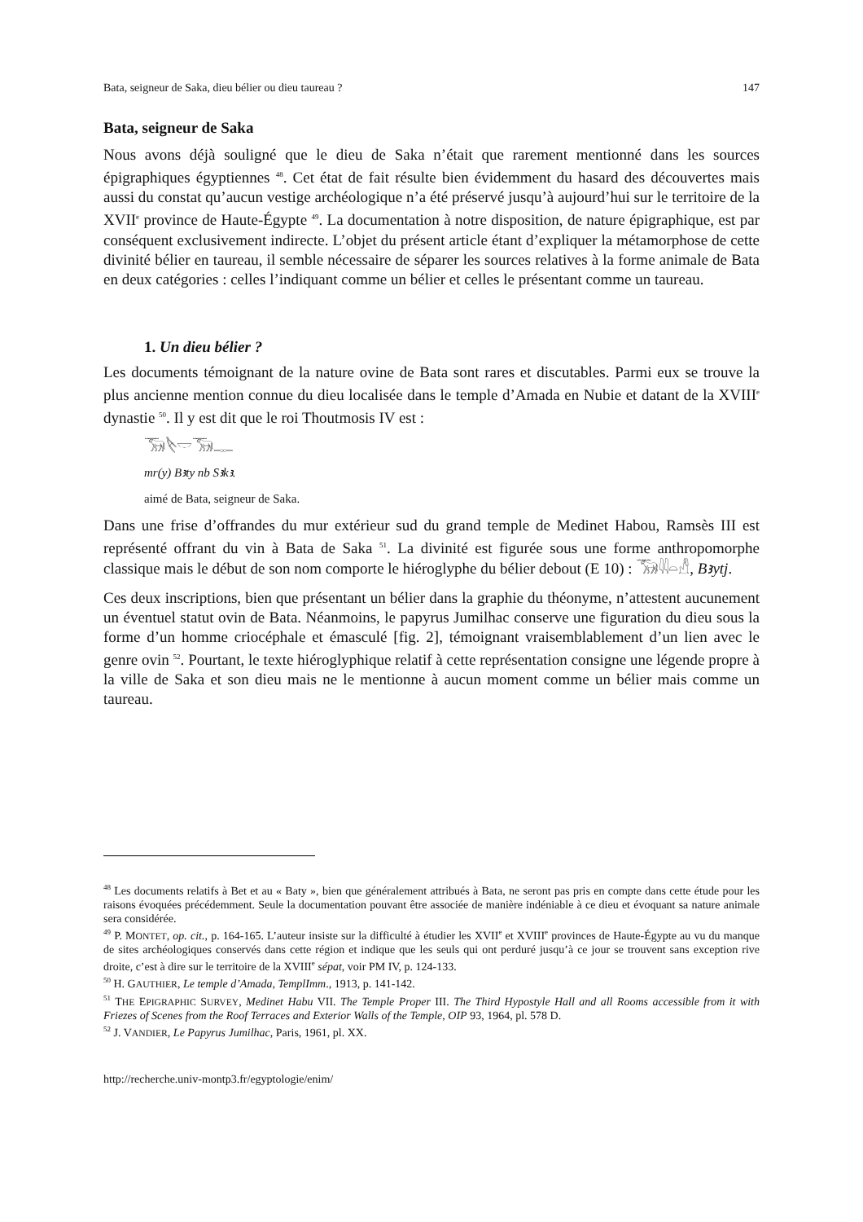Bata, seigneur de Saka, dieu bélier ou dieu taureau ? 147
Bata, seigneur de Saka
Nous avons déjà souligné que le dieu de Saka n’était que rarement mentionné dans les sources épigraphiques égyptiennes <sup>48</sup>. Cet état de fait résulte bien évidemment du hasard des découvertes mais aussi du constat qu’aucun vestige archéologique n’a été préservé jusqu’à aujourd’hui sur le territoire de la XVII<sup>e</sup> province de Haute-Égypte <sup>49</sup>. La documentation à notre disposition, de nature épigraphique, est par conséquent exclusivement indirecte. L’objet du présent article étant d’expliquer la métamorphose de cette divinité bélier en taureau, il semble nécessaire de séparer les sources relatives à la forme animale de Bata en deux catégories : celles l’indiquant comme un bélier et celles le présentant comme un taureau.
1. Un dieu bélier ?
Les documents témoignant de la nature ovine de Bata sont rares et discutables. Parmi eux se trouve la plus ancienne mention connue du dieu localisée dans le temple d’Amada en Nubie et datant de la XVIII<sup>e</sup> dynastie <sup>50</sup>. Il y est dit que le roi Thoutmosis IV est :
𓃝𓌸𓎟𓃝𓊃
mr(y) Bꜣty nb Sꜣkꜣ.
aimé de Bata, seigneur de Saka.
Dans une frise d’offrandes du mur extérieur sud du grand temple de Medinet Habou, Ramsès III est représenté offrant du vin à Bata de Saka <sup>51</sup>. La divinité est figurée sous une forme anthropomorphe classique mais le début de son nom comporte le hiéroglyphe du bélier debout (E 10) : 𓃝𓇌𓏏𓀭, Bꜣytj.
Ces deux inscriptions, bien que présentant un bélier dans la graphie du théonyme, n’attestent aucunement un éventuel statut ovin de Bata. Néanmoins, le papyrus Jumilhac conserve une figuration du dieu sous la forme d’un homme criocéphale et émasculé [fig. 2], témoignant vraisemblablement d’un lien avec le genre ovin <sup>52</sup>. Pourtant, le texte hiéroglyphique relatif à cette représentation consigne une légende propre à la ville de Saka et son dieu mais ne le mentionne à aucun moment comme un bélier mais comme un taureau.
<sup>48</sup> Les documents relatifs à Bet et au « Baty », bien que généralement attribués à Bata, ne seront pas pris en compte dans cette étude pour les raisons évoquées précédemment. Seule la documentation pouvant être associée de manière indéniable à ce dieu et évoquant sa nature animale sera considérée.
<sup>49</sup> P. MONTET, op. cit., p. 164-165. L’auteur insiste sur la difficulté à étudier les XVII<sup>e</sup> et XVIII<sup>e</sup> provinces de Haute-Égypte au vu du manque de sites archéologiques conservés dans cette région et indique que les seuls qui ont perduré jusqu’à ce jour se trouvent sans exception rive droite, c’est à dire sur le territoire de la XVIII<sup>e</sup> sépat, voir PM IV, p. 124-133.
<sup>50</sup> H. GAUTHIER, Le temple d’Amada, TemplImm., 1913, p. 141-142.
<sup>51</sup> THE EPIGRAPHIC SURVEY, Medinet Habu VII. The Temple Proper III. The Third Hypostyle Hall and all Rooms accessible from it with Friezes of Scenes from the Roof Terraces and Exterior Walls of the Temple, OIP 93, 1964, pl. 578 D.
<sup>52</sup> J. VANDIER, Le Papyrus Jumilhac, Paris, 1961, pl. XX.
http://recherche.univ-montp3.fr/egyptologie/enim/